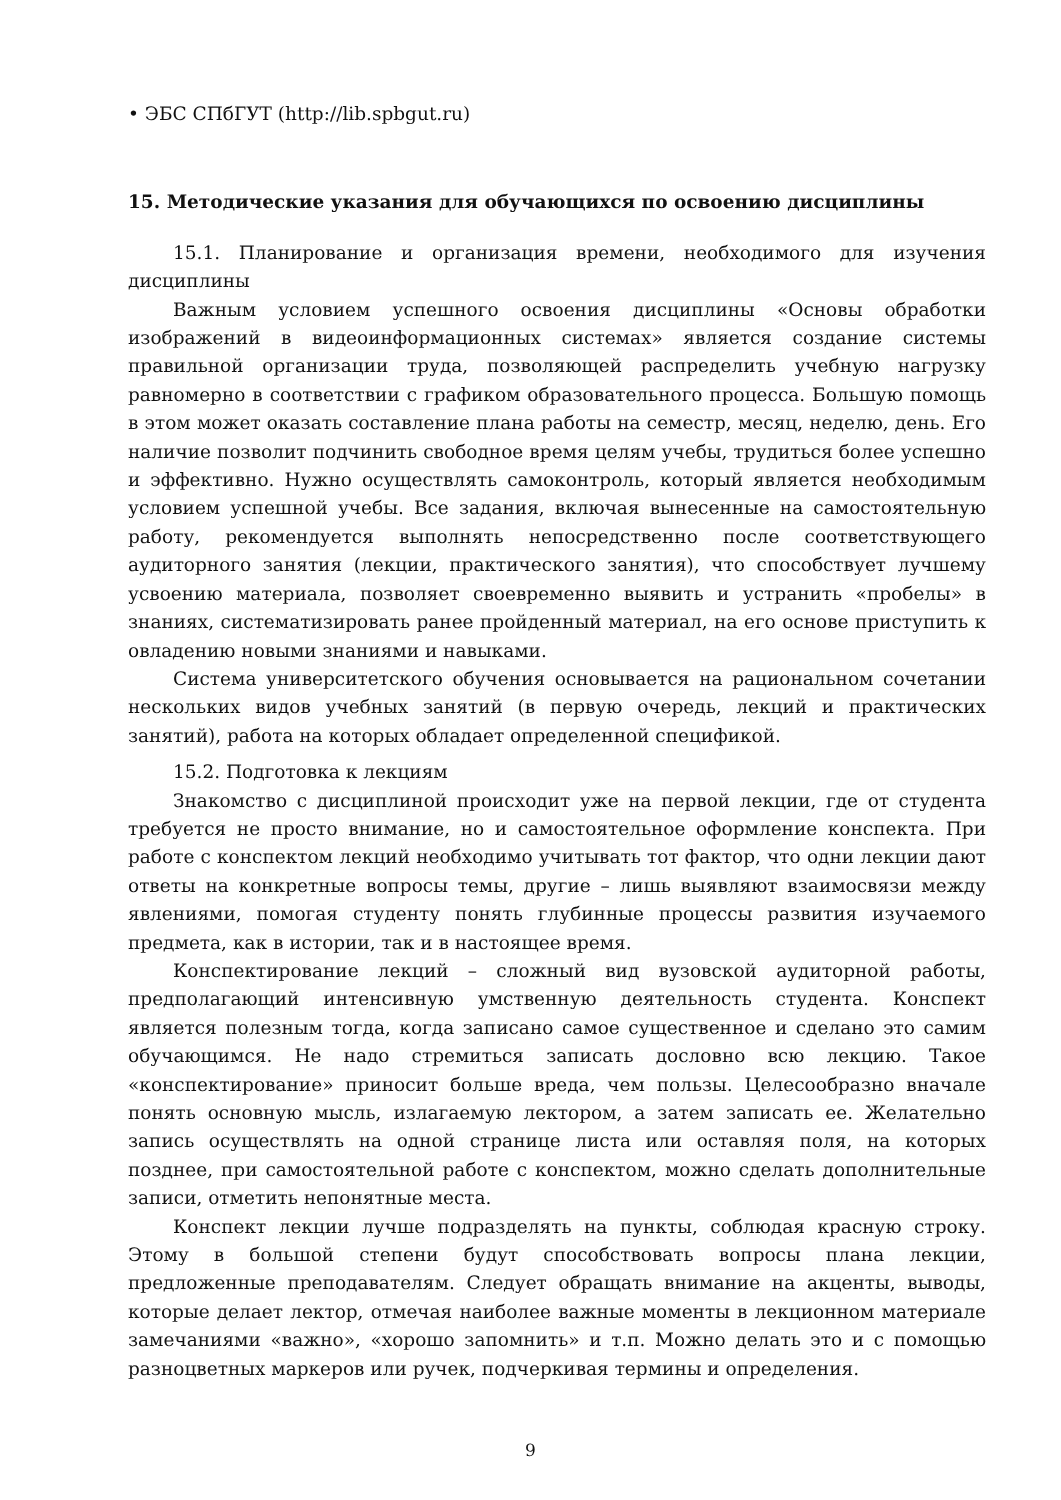• ЭБС СПбГУТ (http://lib.spbgut.ru)
15. Методические указания для обучающихся по освоению дисциплины
15.1. Планирование и организация времени, необходимого для изучения дисциплины
Важным условием успешного освоения дисциплины «Основы обработки изображений в видеоинформационных системах» является создание системы правильной организации труда, позволяющей распределить учебную нагрузку равномерно в соответствии с графиком образовательного процесса. Большую помощь в этом может оказать составление плана работы на семестр, месяц, неделю, день. Его наличие позволит подчинить свободное время целям учебы, трудиться более успешно и эффективно. Нужно осуществлять самоконтроль, который является необходимым условием успешной учебы. Все задания, включая вынесенные на самостоятельную работу, рекомендуется выполнять непосредственно после соответствующего аудиторного занятия (лекции, практического занятия), что способствует лучшему усвоению материала, позволяет своевременно выявить и устранить «пробелы» в знаниях, систематизировать ранее пройденный материал, на его основе приступить к овладению новыми знаниями и навыками.
Система университетского обучения основывается на рациональном сочетании нескольких видов учебных занятий (в первую очередь, лекций и практических занятий), работа на которых обладает определенной спецификой.
15.2. Подготовка к лекциям
Знакомство с дисциплиной происходит уже на первой лекции, где от студента требуется не просто внимание, но и самостоятельное оформление конспекта. При работе с конспектом лекций необходимо учитывать тот фактор, что одни лекции дают ответы на конкретные вопросы темы, другие – лишь выявляют взаимосвязи между явлениями, помогая студенту понять глубинные процессы развития изучаемого предмета, как в истории, так и в настоящее время.
Конспектирование лекций – сложный вид вузовской аудиторной работы, предполагающий интенсивную умственную деятельность студента. Конспект является полезным тогда, когда записано самое существенное и сделано это самим обучающимся. Не надо стремиться записать дословно всю лекцию. Такое «конспектирование» приносит больше вреда, чем пользы. Целесообразно вначале понять основную мысль, излагаемую лектором, а затем записать ее. Желательно запись осуществлять на одной странице листа или оставляя поля, на которых позднее, при самостоятельной работе с конспектом, можно сделать дополнительные записи, отметить непонятные места.
Конспект лекции лучше подразделять на пункты, соблюдая красную строку. Этому в большой степени будут способствовать вопросы плана лекции, предложенные преподавателям. Следует обращать внимание на акценты, выводы, которые делает лектор, отмечая наиболее важные моменты в лекционном материале замечаниями «важно», «хорошо запомнить» и т.п. Можно делать это и с помощью разноцветных маркеров или ручек, подчеркивая термины и определения.
9